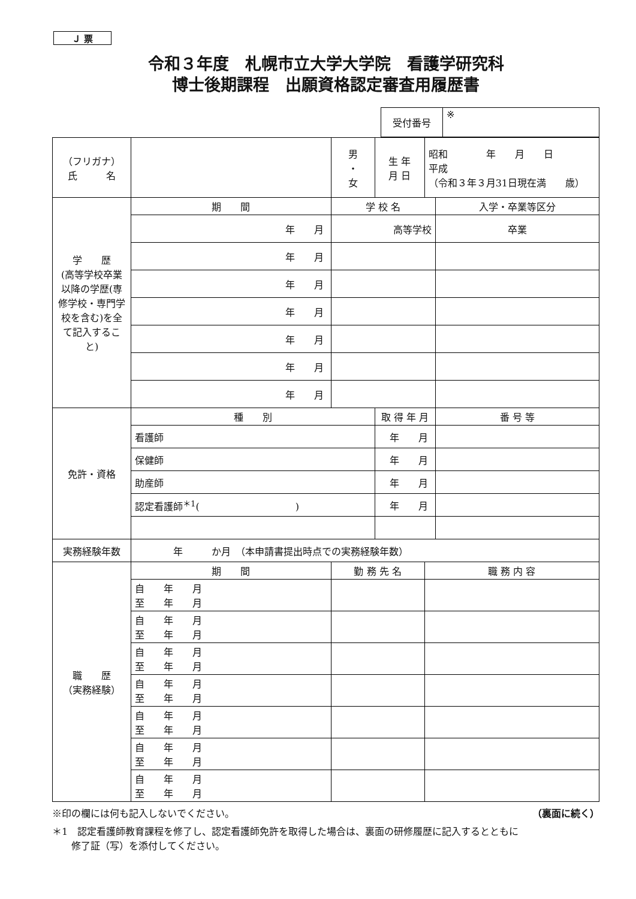Ｊ 票
令和３年度　札幌市立大学大学院　看護学研究科
博士後期課程　出願資格認定審査用履歴書
| 受付番号 | ※ |
| （フリガナ） 氏 名 | | | 男 ・ 女 | 生 年 月 日 | 昭和 年 月 日 平成 （令和３年３月31日現在満 歳） | |
| 学 歴 (高等学校卒業以降の学歴(専修学校・専門学校を含む)を全て記入すること) | 期 間 | 学 校 名 | | | | 入学・卒業等区分 |
| | 年 月 | 高等学校 | | | | 卒業 |
| | 年 月 | | | | | |
| | 年 月 | | | | | |
| | 年 月 | | | | | |
| | 年 月 | | | | | |
| | 年 月 | | | | | |
| | 年 月 | | | | | |
| 免許・資格 | 種 別 | | | 取 得 年 月 | | 番 号 等 |
| | 看護師 | | | 年 月 | | |
| | 保健師 | | | 年 月 | | |
| | 助産師 | | | 年 月 | | |
| | 認定看護師<sup>＊1</sup>( ) | | | 年 月 | | |
| 実務経験年数 | 年 か月 （本申請書提出時点での実務経験年数） | | | | | |
| 職 歴 （実務経験） | 期 間 | 勤 務 先 名 | | | 職 務 内 容 | |
| | 自 年 月 至 年 月 | | | | | |
| | 自 年 月 至 年 月 | | | | | |
| | 自 年 月 至 年 月 | | | | | |
| | 自 年 月 至 年 月 | | | | | |
| | 自 年 月 至 年 月 | | | | | |
| | 自 年 月 至 年 月 | | | | | |
| | 自 年 月 至 年 月 | | | | | |
※印の欄には何も記入しないでください。 （裏面に続く）
＊1　認定看護師教育課程を修了し、認定看護師免許を取得した場合は、裏面の研修履歴に記入するとともに
　　修了証（写）を添付してください。